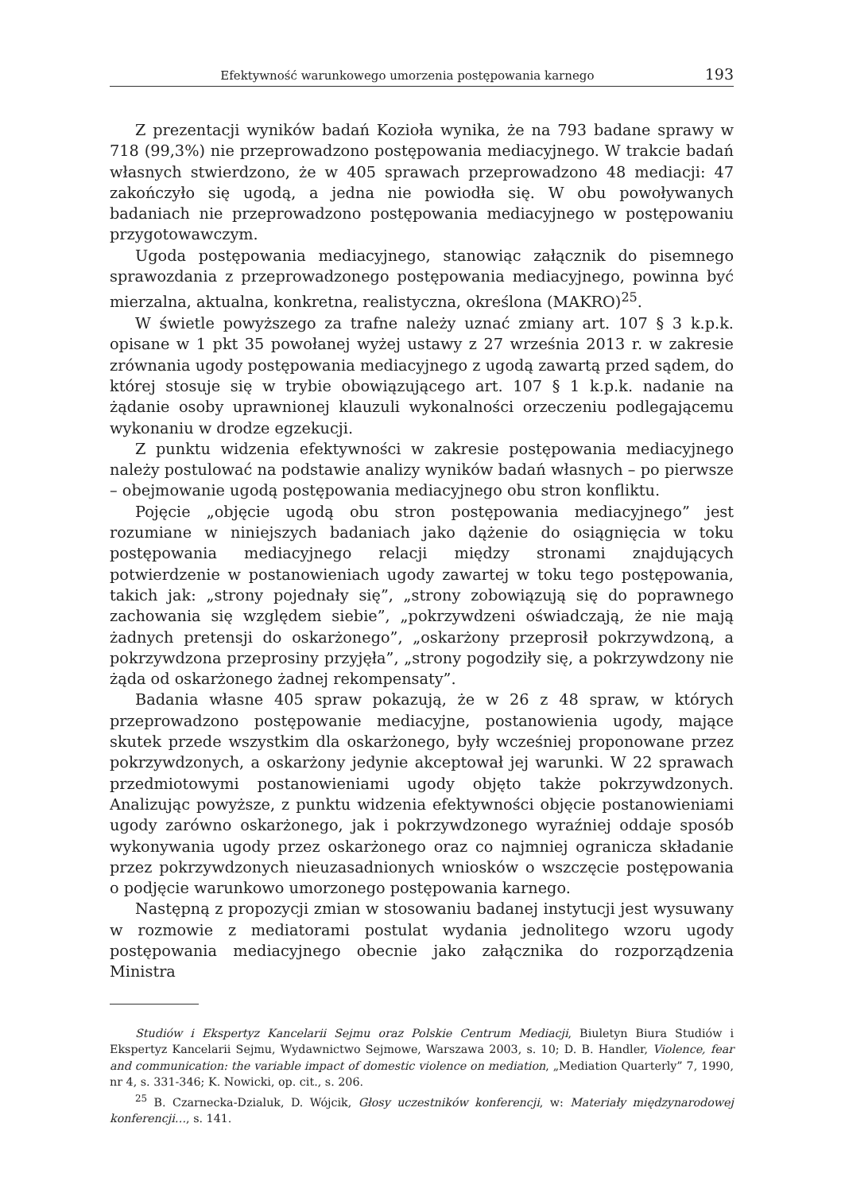Efektywność warunkowego umorzenia postępowania karnego 193
Z prezentacji wyników badań Kozioła wynika, że na 793 badane sprawy w 718 (99,3%) nie przeprowadzono postępowania mediacyjnego. W trakcie badań własnych stwierdzono, że w 405 sprawach przeprowadzono 48 mediacji: 47 zakończyło się ugodą, a jedna nie powiodła się. W obu powoływanych badaniach nie przeprowadzono postępowania mediacyjnego w postępowaniu przygotowawczym.
Ugoda postępowania mediacyjnego, stanowiąc załącznik do pisemnego sprawozdania z przeprowadzonego postępowania mediacyjnego, powinna być mierzalna, aktualna, konkretna, realistyczna, określona (MAKRO)<sup>25</sup>.
W świetle powyższego za trafne należy uznać zmiany art. 107 § 3 k.p.k. opisane w 1 pkt 35 powołanej wyżej ustawy z 27 września 2013 r. w zakresie zrównania ugody postępowania mediacyjnego z ugodą zawartą przed sądem, do której stosuje się w trybie obowiązującego art. 107 § 1 k.p.k. nadanie na żądanie osoby uprawnionej klauzuli wykonalności orzeczeniu podlegającemu wykonaniu w drodze egzekucji.
Z punktu widzenia efektywności w zakresie postępowania mediacyjnego należy postulować na podstawie analizy wyników badań własnych – po pierwsze – obejmowanie ugodą postępowania mediacyjnego obu stron konfliktu.
Pojęcie „objęcie ugodą obu stron postępowania mediacyjnego” jest rozumiane w niniejszych badaniach jako dążenie do osiągnięcia w toku postępowania mediacyjnego relacji między stronami znajdujących potwierdzenie w postanowieniach ugody zawartej w toku tego postępowania, takich jak: „strony pojednały się”, „strony zobowiązują się do poprawnego zachowania się względem siebie”, „pokrzywdzeni oświadczają, że nie mają żadnych pretensji do oskarżonego”, „oskarżony przeprosił pokrzywdzoną, a pokrzywdzona przeprosiny przyjęła”, „strony pogodziły się, a pokrzywdzony nie żąda od oskarżonego żadnej rekompensaty”.
Badania własne 405 spraw pokazują, że w 26 z 48 spraw, w których przeprowadzono postępowanie mediacyjne, postanowienia ugody, mające skutek przede wszystkim dla oskarżonego, były wcześniej proponowane przez pokrzywdzonych, a oskarżony jedynie akceptował jej warunki. W 22 sprawach przedmiotowymi postanowieniami ugody objęto także pokrzywdzonych. Analizując powyższe, z punktu widzenia efektywności objęcie postanowieniami ugody zarówno oskarżonego, jak i pokrzywdzonego wyraźniej oddaje sposób wykonywania ugody przez oskarżonego oraz co najmniej ogranicza składanie przez pokrzywdzonych nieuzasadnionych wniosków o wszczęcie postępowania o podjęcie warunkowo umorzonego postępowania karnego.
Następną z propozycji zmian w stosowaniu badanej instytucji jest wysuwany w rozmowie z mediatorami postulat wydania jednolitego wzoru ugody postępowania mediacyjnego obecnie jako załącznika do rozporządzenia Ministra
Studiów i Ekspertyz Kancelarii Sejmu oraz Polskie Centrum Mediacji, Biuletyn Biura Studiów i Ekspertyz Kancelarii Sejmu, Wydawnictwo Sejmowe, Warszawa 2003, s. 10; D. B. Handler, Violence, fear and communication: the variable impact of domestic violence on mediation, „Mediation Quarterly” 7, 1990, nr 4, s. 331-346; K. Nowicki, op. cit., s. 206.
<sup>25</sup> B. Czarnecka-Dzialuk, D. Wójcik, Głosy uczestników konferencji, w: Materiały międzynarodowej konferencji…, s. 141.